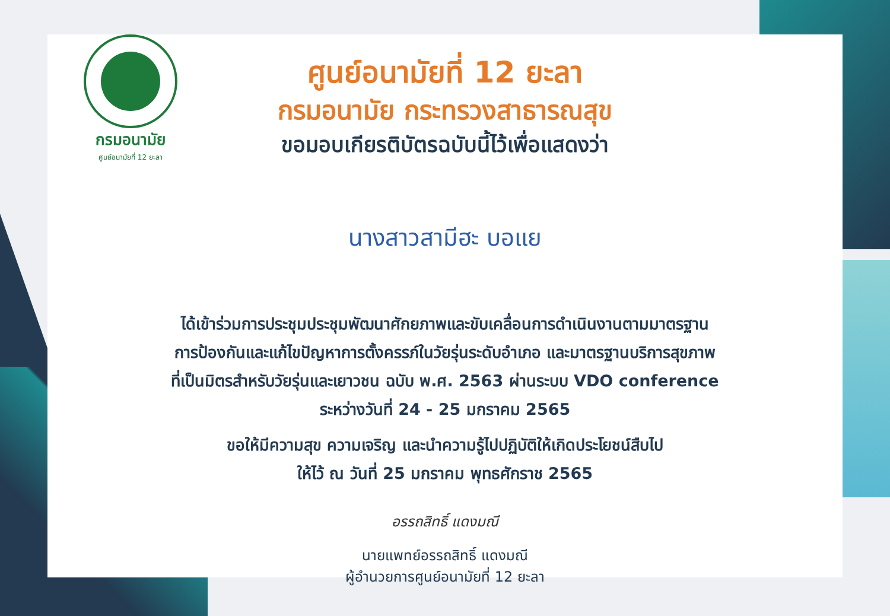กรมอนามัย
ศูนย์อนามัยที่ 12 ยะลา
ศูนย์อนามัยที่ 12 ยะลา
กรมอนามัย กระทรวงสาธารณสุข
ขอมอบเกียรติบัตรฉบับนี้ไว้เพื่อแสดงว่า
นางสาวสามีฮะ บอแย
ได้เข้าร่วมการประชุมประชุมพัฒนาศักยภาพและขับเคลื่อนการดำเนินงานตามมาตรฐาน
การป้องกันและแก้ไขปัญหาการตั้งครรภ์ในวัยรุ่นระดับอำเภอ และมาตรฐานบริการสุขภาพ
ที่เป็นมิตรสำหรับวัยรุ่นและเยาวชน ฉบับ พ.ศ. 2563 ผ่านระบบ VDO conference
ระหว่างวันที่ 24 - 25 มกราคม 2565
ขอให้มีความสุข ความเจริญ และนำความรู้ไปปฏิบัติให้เกิดประโยชน์สืบไป
ให้ไว้ ณ วันที่ 25 มกราคม พุทธศักราช 2565
อรรถสิทธิ์ แดงมณี
นายแพทย์อรรถสิทธิ์ แดงมณี
ผู้อำนวยการศูนย์อนามัยที่ 12 ยะลา